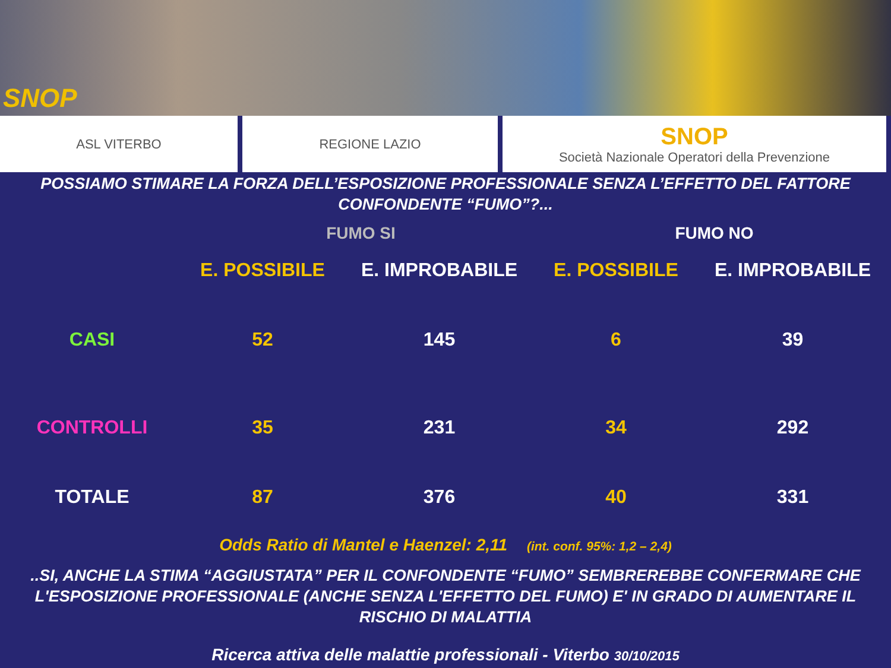SNOP
ASL VITERBO REGIONE LAZIO
SNOP
Società Nazionale Operatori della Prevenzione
POSSIAMO STIMARE LA FORZA DELL’ESPOSIZIONE PROFESSIONALE SENZA L’EFFETTO DEL FATTORE CONFONDENTE “FUMO”?...
| | FUMO SI | | FUMO NO | |
| --- | --- | --- | --- | --- |
| | E. POSSIBILE | E. IMPROBABILE | E. POSSIBILE | E. IMPROBABILE |
| CASI | 52 | 145 | 6 | 39 |
| CONTROLLI | 35 | 231 | 34 | 292 |
| TOTALE | 87 | 376 | 40 | 331 |
Odds Ratio di Mantel e Haenzel: 2,11 (int. conf. 95%: 1,2 – 2,4)
..SI, ANCHE LA STIMA “AGGIUSTATA” PER IL CONFONDENTE “FUMO” SEMBREREBBE CONFERMARE CHE L'ESPOSIZIONE PROFESSIONALE (ANCHE SENZA L'EFFETTO DEL FUMO) E' IN GRADO DI AUMENTARE IL RISCHIO DI MALATTIA
Ricerca attiva delle malattie professionali - Viterbo 30/10/2015